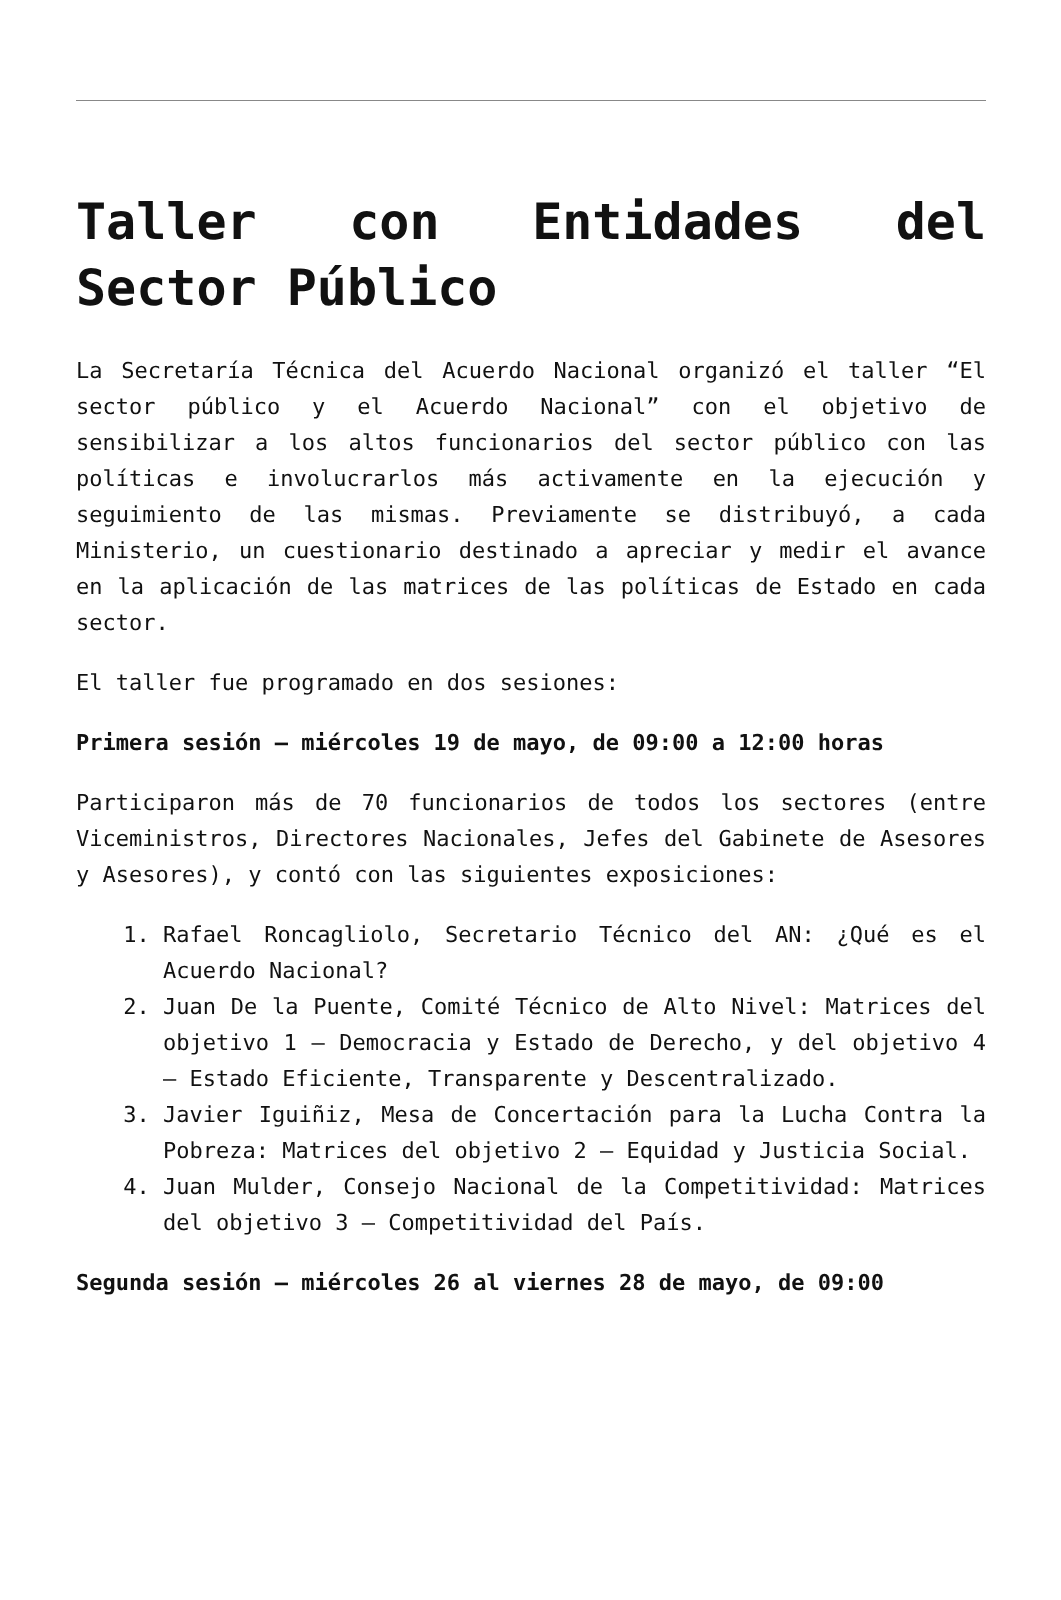Taller con Entidades del Sector Público
La Secretaría Técnica del Acuerdo Nacional organizó el taller “El sector público y el Acuerdo Nacional” con el objetivo de sensibilizar a los altos funcionarios del sector público con las políticas e involucrarlos más activamente en la ejecución y seguimiento de las mismas. Previamente se distribuyó, a cada Ministerio, un cuestionario destinado a apreciar y medir el avance en la aplicación de las matrices de las políticas de Estado en cada sector.
El taller fue programado en dos sesiones:
Primera sesión – miércoles 19 de mayo, de 09:00 a 12:00 horas
Participaron más de 70 funcionarios de todos los sectores (entre Viceministros, Directores Nacionales, Jefes del Gabinete de Asesores y Asesores), y contó con las siguientes exposiciones:
1. Rafael Roncagliolo, Secretario Técnico del AN: ¿Qué es el Acuerdo Nacional?
2. Juan De la Puente, Comité Técnico de Alto Nivel: Matrices del objetivo 1 – Democracia y Estado de Derecho, y del objetivo 4 – Estado Eficiente, Transparente y Descentralizado.
3. Javier Iguiñiz, Mesa de Concertación para la Lucha Contra la Pobreza: Matrices del objetivo 2 – Equidad y Justicia Social.
4. Juan Mulder, Consejo Nacional de la Competitividad: Matrices del objetivo 3 – Competitividad del País.
Segunda sesión – miércoles 26 al viernes 28 de mayo, de 09:00